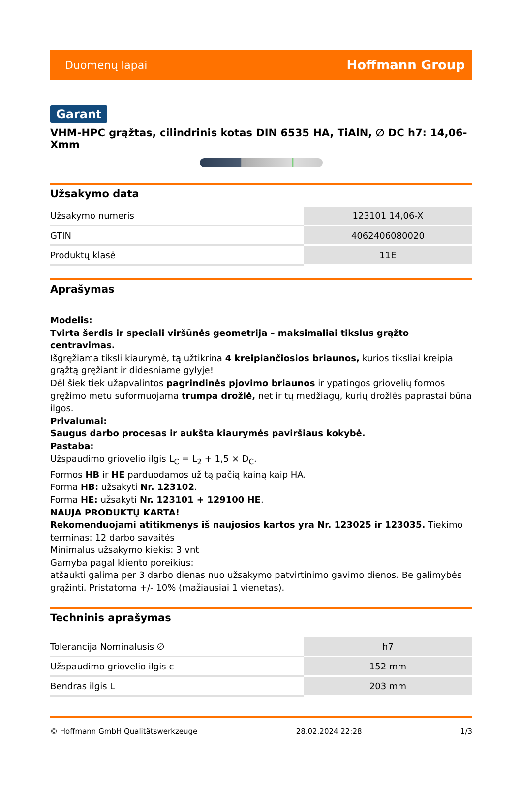Duomenų lapai Hoffmann Group
Garant
VHM-HPC grąžtas, cilindrinis kotas DIN 6535 HA, TiAlN, ∅ DC h7: 14,06-Xmm
Užsakymo data
| Užsakymo numeris | 123101 14,06-X |
| GTIN | 4062406080020 |
| Produktų klasė | 11E |
Aprašymas
Modelis:
Tvirta šerdis ir speciali viršūnės geometrija – maksimaliai tikslus grąžto centravimas.
Išgręžiama tiksli kiaurymė, tą užtikrina 4 kreipiančiosios briaunos, kurios tiksliai kreipia grąžtą gręžiant ir didesniame gylyje!
Dėl šiek tiek užapvalintos pagrindinės pjovimo briaunos ir ypatingos griovelių formos gręžimo metu suformuojama trumpa drožlė, net ir tų medžiagų, kurių drožlės paprastai būna ilgos.
Privalumai:
Saugus darbo procesas ir aukšta kiaurymės paviršiaus kokybė.
Pastaba:
Užspaudimo griovelio ilgis L<sub>C</sub> = L<sub>2</sub> + 1,5 × D<sub>C</sub>.
Formos HB ir HE parduodamos už tą pačią kainą kaip HA.
Forma HB: užsakyti Nr. 123102.
Forma HE: užsakyti Nr. 123101 + 129100 HE.
NAUJA PRODUKTŲ KARTA!
Rekomenduojami atitikmenys iš naujosios kartos yra Nr. 123025 ir 123035. Tiekimo terminas: 12 darbo savaitės
Minimalus užsakymo kiekis: 3 vnt
Gamyba pagal kliento poreikius:
atšaukti galima per 3 darbo dienas nuo užsakymo patvirtinimo gavimo dienos. Be galimybės grąžinti. Pristatoma +/- 10% (mažiausiai 1 vienetas).
Techninis aprašymas
| Tolerancija Nominalusis ∅ | h7 |
| Užspaudimo griovelio ilgis c | 152 mm |
| Bendras ilgis L | 203 mm |
© Hoffmann GmbH Qualitätswerkzeuge 28.02.2024 22:28 1/3